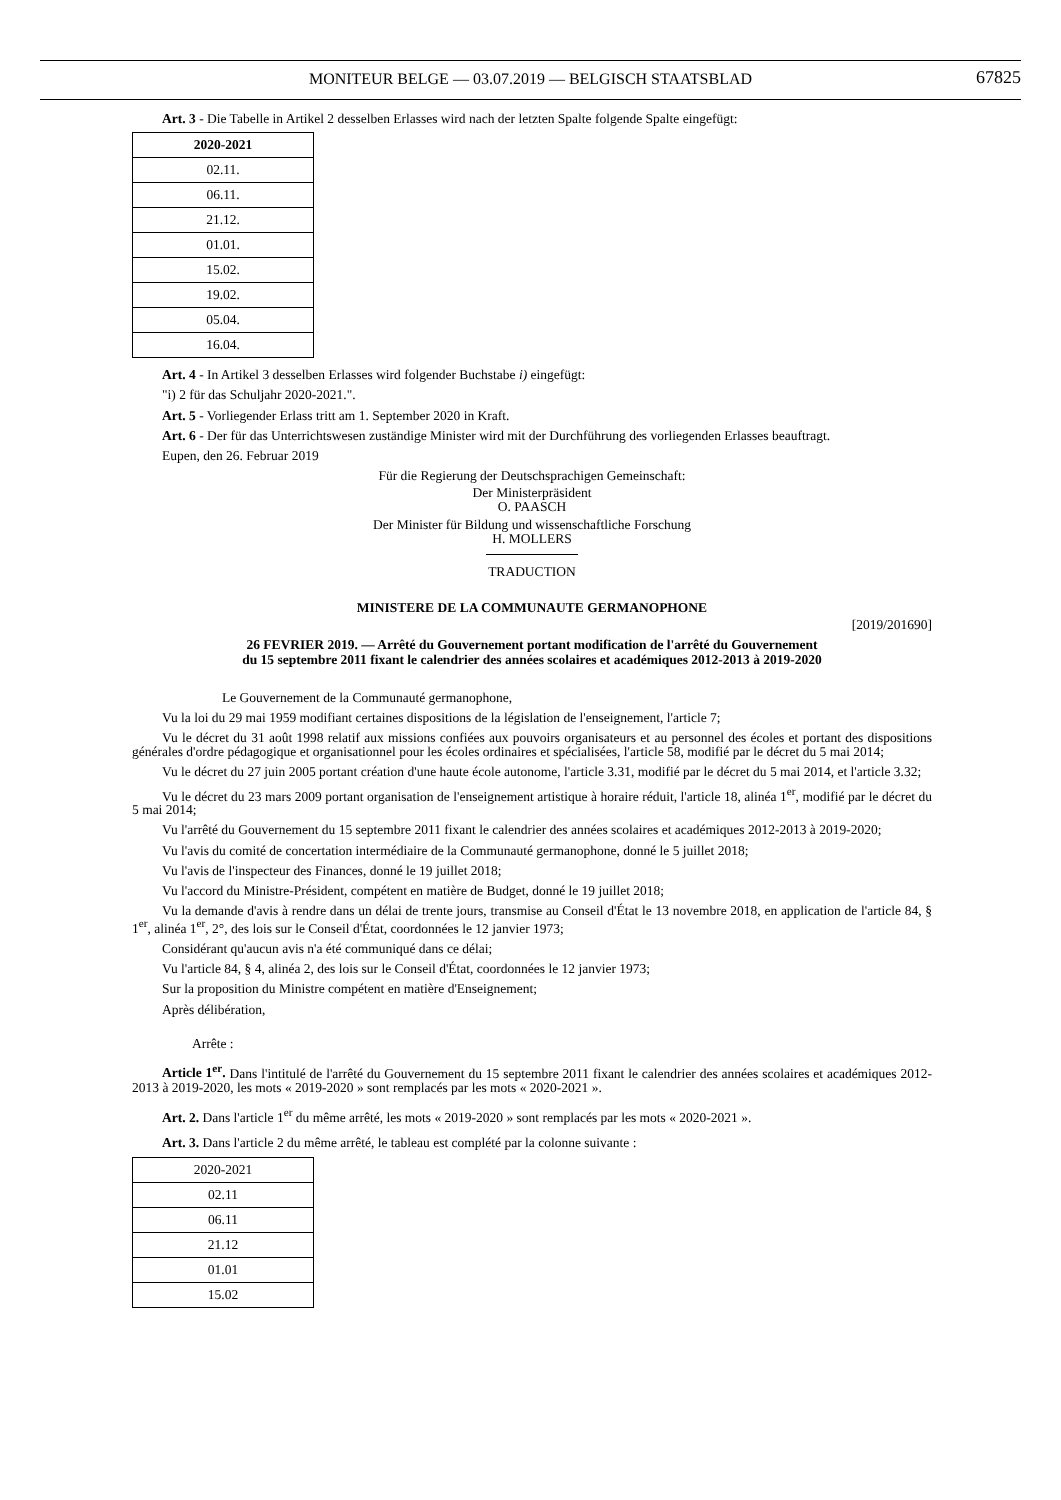MONITEUR BELGE — 03.07.2019 — BELGISCH STAATSBLAD
67825
Art. 3 - Die Tabelle in Artikel 2 desselben Erlasses wird nach der letzten Spalte folgende Spalte eingefügt:
| 2020-2021 |
| --- |
| 02.11. |
| 06.11. |
| 21.12. |
| 01.01. |
| 15.02. |
| 19.02. |
| 05.04. |
| 16.04. |
Art. 4 - In Artikel 3 desselben Erlasses wird folgender Buchstabe i) eingefügt:
"i) 2 für das Schuljahr 2020-2021.".
Art. 5 - Vorliegender Erlass tritt am 1. September 2020 in Kraft.
Art. 6 - Der für das Unterrichtswesen zuständige Minister wird mit der Durchführung des vorliegenden Erlasses beauftragt.
Eupen, den 26. Februar 2019
Für die Regierung der Deutschsprachigen Gemeinschaft:
Der Ministerpräsident
O. PAASCH
Der Minister für Bildung und wissenschaftliche Forschung
H. MOLLERS
TRADUCTION
MINISTERE DE LA COMMUNAUTE GERMANOPHONE
[2019/201690]
26 FEVRIER 2019. — Arrêté du Gouvernement portant modification de l'arrêté du Gouvernement
du 15 septembre 2011 fixant le calendrier des années scolaires et académiques 2012-2013 à 2019-2020
Le Gouvernement de la Communauté germanophone,
Vu la loi du 29 mai 1959 modifiant certaines dispositions de la législation de l'enseignement, l'article 7;
Vu le décret du 31 août 1998 relatif aux missions confiées aux pouvoirs organisateurs et au personnel des écoles et portant des dispositions générales d'ordre pédagogique et organisationnel pour les écoles ordinaires et spécialisées, l'article 58, modifié par le décret du 5 mai 2014;
Vu le décret du 27 juin 2005 portant création d'une haute école autonome, l'article 3.31, modifié par le décret du 5 mai 2014, et l'article 3.32;
Vu le décret du 23 mars 2009 portant organisation de l'enseignement artistique à horaire réduit, l'article 18, alinéa 1<sup>er</sup>, modifié par le décret du 5 mai 2014;
Vu l'arrêté du Gouvernement du 15 septembre 2011 fixant le calendrier des années scolaires et académiques 2012-2013 à 2019-2020;
Vu l'avis du comité de concertation intermédiaire de la Communauté germanophone, donné le 5 juillet 2018;
Vu l'avis de l'inspecteur des Finances, donné le 19 juillet 2018;
Vu l'accord du Ministre-Président, compétent en matière de Budget, donné le 19 juillet 2018;
Vu la demande d'avis à rendre dans un délai de trente jours, transmise au Conseil d'État le 13 novembre 2018, en application de l'article 84, § 1<sup>er</sup>, alinéa 1<sup>er</sup>, 2°, des lois sur le Conseil d'État, coordonnées le 12 janvier 1973;
Considérant qu'aucun avis n'a été communiqué dans ce délai;
Vu l'article 84, § 4, alinéa 2, des lois sur le Conseil d'État, coordonnées le 12 janvier 1973;
Sur la proposition du Ministre compétent en matière d'Enseignement;
Après délibération,
Arrête :
Article 1<sup>er</sup>. Dans l'intitulé de l'arrêté du Gouvernement du 15 septembre 2011 fixant le calendrier des années scolaires et académiques 2012-2013 à 2019-2020, les mots « 2019-2020 » sont remplacés par les mots « 2020-2021 ».
Art. 2. Dans l'article 1<sup>er</sup> du même arrêté, les mots « 2019-2020 » sont remplacés par les mots « 2020-2021 ».
Art. 3. Dans l'article 2 du même arrêté, le tableau est complété par la colonne suivante :
| 2020-2021 |
| --- |
| 02.11 |
| 06.11 |
| 21.12 |
| 01.01 |
| 15.02 |